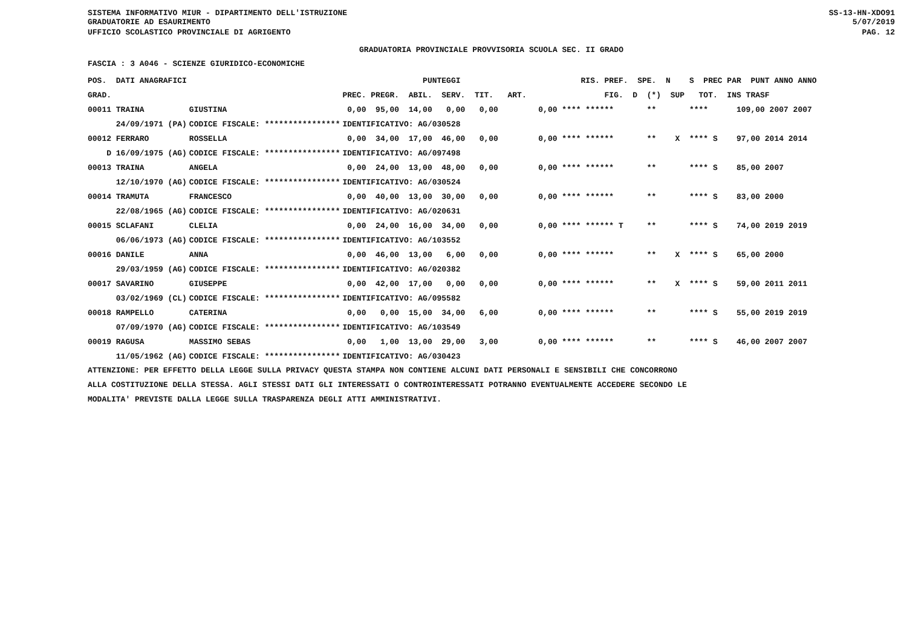SISTEMA INFORMATIVO MIUR - DIPARTIMENTO DELL'ISTRUZIONE
GRADUATORIE AD ESAURIMENTO SS-13-HN-XDO91
5/07/2019
UFFICIO SCOLASTICO PROVINCIALE DI AGRIGENTO PAG. 12
GRADUATORIA PROVINCIALE PROVVISORIA SCUOLA SEC. II GRADO
FASCIA : 3 A046 - SCIENZE GIURIDICO-ECONOMICHE
| POS. DATI ANAGRAFICI | | PUNTEGGI | RIS. PREF. SPE. N S PREC PAR PUNT ANNO ANNO |
| --- | --- | --- | --- |
| GRAD. | | PREC. PREGR. ABIL. SERV. TIT. ART. | FIG. D (*) SUP TOT. INS TRASF |
| 00011 TRAINA | GIUSTINA | 0,00 95,00 14,00 0,00 0,00 | 0,00 **** ****** ** **** 109,00 2007 2007 |
| 24/09/1971 (PA) | CODICE FISCALE: **************** | IDENTIFICATIVO: AG/030528 | |
| 00012 FERRARO | ROSSELLA | 0,00 34,00 17,00 46,00 0,00 | 0,00 **** ****** ** X **** S 97,00 2014 2014 |
| D 16/09/1975 (AG) | CODICE FISCALE: **************** | IDENTIFICATIVO: AG/097498 | |
| 00013 TRAINA | ANGELA | 0,00 24,00 13,00 48,00 0,00 | 0,00 **** ****** ** **** S 85,00 2007 |
| 12/10/1970 (AG) | CODICE FISCALE: **************** | IDENTIFICATIVO: AG/030524 | |
| 00014 TRAMUTA | FRANCESCO | 0,00 40,00 13,00 30,00 0,00 | 0,00 **** ****** ** **** S 83,00 2000 |
| 22/08/1965 (AG) | CODICE FISCALE: **************** | IDENTIFICATIVO: AG/020631 | |
| 00015 SCLAFANI | CLELIA | 0,00 24,00 16,00 34,00 0,00 | 0,00 **** ****** T ** **** S 74,00 2019 2019 |
| 06/06/1973 (AG) | CODICE FISCALE: **************** | IDENTIFICATIVO: AG/103552 | |
| 00016 DANILE | ANNA | 0,00 46,00 13,00 6,00 0,00 | 0,00 **** ****** ** X **** S 65,00 2000 |
| 29/03/1959 (AG) | CODICE FISCALE: **************** | IDENTIFICATIVO: AG/020382 | |
| 00017 SAVARINO | GIUSEPPE | 0,00 42,00 17,00 0,00 0,00 | 0,00 **** ****** ** X **** S 59,00 2011 2011 |
| 03/02/1969 (CL) | CODICE FISCALE: **************** | IDENTIFICATIVO: AG/095582 | |
| 00018 RAMPELLO | CATERINA | 0,00 0,00 15,00 34,00 6,00 | 0,00 **** ****** ** **** S 55,00 2019 2019 |
| 07/09/1970 (AG) | CODICE FISCALE: **************** | IDENTIFICATIVO: AG/103549 | |
| 00019 RAGUSA | MASSIMO SEBAS | 0,00 1,00 13,00 29,00 3,00 | 0,00 **** ****** ** **** S 46,00 2007 2007 |
| 11/05/1962 (AG) | CODICE FISCALE: **************** | IDENTIFICATIVO: AG/030423 | |
ATTENZIONE: PER EFFETTO DELLA LEGGE SULLA PRIVACY QUESTA STAMPA NON CONTIENE ALCUNI DATI PERSONALI E SENSIBILI CHE CONCORRONO
ALLA COSTITUZIONE DELLA STESSA. AGLI STESSI DATI GLI INTERESSATI O CONTROINTERESSATI POTRANNO EVENTUALMENTE ACCEDERE SECONDO LE
MODALITA' PREVISTE DALLA LEGGE SULLA TRASPARENZA DEGLI ATTI AMMINISTRATIVI.